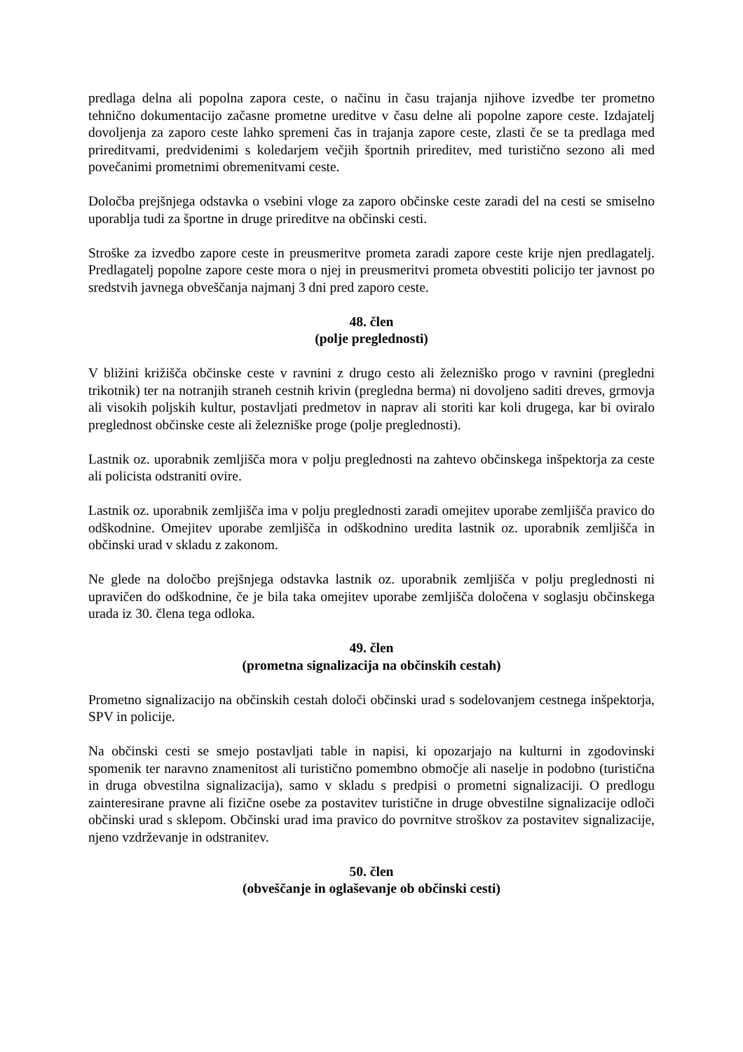predlaga delna ali popolna zapora ceste, o načinu in času trajanja njihove izvedbe ter prometno tehnično dokumentacijo začasne prometne ureditve v času delne ali popolne zapore ceste. Izdajatelj dovoljenja za zaporo ceste lahko spremeni čas in trajanja zapore ceste, zlasti če se ta predlaga med prireditvami, predvidenimi s koledarjem večjih športnih prireditev, med turistično sezono ali med povečanimi prometnimi obremenitvami ceste.
Določba prejšnjega odstavka o vsebini vloge za zaporo občinske ceste zaradi del na cesti se smiselno uporablja tudi za športne in druge prireditve na občinski cesti.
Stroške za izvedbo zapore ceste in preusmeritve prometa zaradi zapore ceste krije njen predlagatelj. Predlagatelj popolne zapore ceste mora o njej in preusmeritvi prometa obvestiti policijo ter javnost po sredstvih javnega obveščanja najmanj 3 dni pred zaporo ceste.
48. člen
(polje preglednosti)
V bližini križišča občinske ceste v ravnini z drugo cesto ali železniško progo v ravnini (pregledni trikotnik) ter na notranjih straneh cestnih krivin (pregledna berma) ni dovoljeno saditi dreves, grmovja ali visokih poljskih kultur, postavljati predmetov in naprav ali storiti kar koli drugega, kar bi oviralo preglednost občinske ceste ali železniške proge (polje preglednosti).
Lastnik oz. uporabnik zemljišča mora v polju preglednosti na zahtevo občinskega inšpektorja za ceste ali policista odstraniti ovire.
Lastnik oz. uporabnik zemljišča ima v polju preglednosti zaradi omejitev uporabe zemljišča pravico do odškodnine. Omejitev uporabe zemljišča in odškodnino uredita lastnik oz. uporabnik zemljišča in občinski urad v skladu z zakonom.
Ne glede na določbo prejšnjega odstavka lastnik oz. uporabnik zemljišča v polju preglednosti ni upravičen do odškodnine, če je bila taka omejitev uporabe zemljišča določena v soglasju občinskega urada iz 30. člena tega odloka.
49. člen
(prometna signalizacija na občinskih cestah)
Prometno signalizacijo na občinskih cestah določi občinski urad s sodelovanjem cestnega inšpektorja, SPV in policije.
Na občinski cesti se smejo postavljati table in napisi, ki opozarjajo na kulturni in zgodovinski spomenik ter naravno znamenitost ali turistično pomembno območje ali naselje in podobno (turistična in druga obvestilna signalizacija), samo v skladu s predpisi o prometni signalizaciji. O predlogu zainteresirane pravne ali fizične osebe za postavitev turistične in druge obvestilne signalizacije odloči občinski urad s sklepom. Občinski urad ima pravico do povrnitve stroškov za postavitev signalizacije, njeno vzdrževanje in odstranitev.
50. člen
(obveščanje in oglaševanje ob občinski cesti)